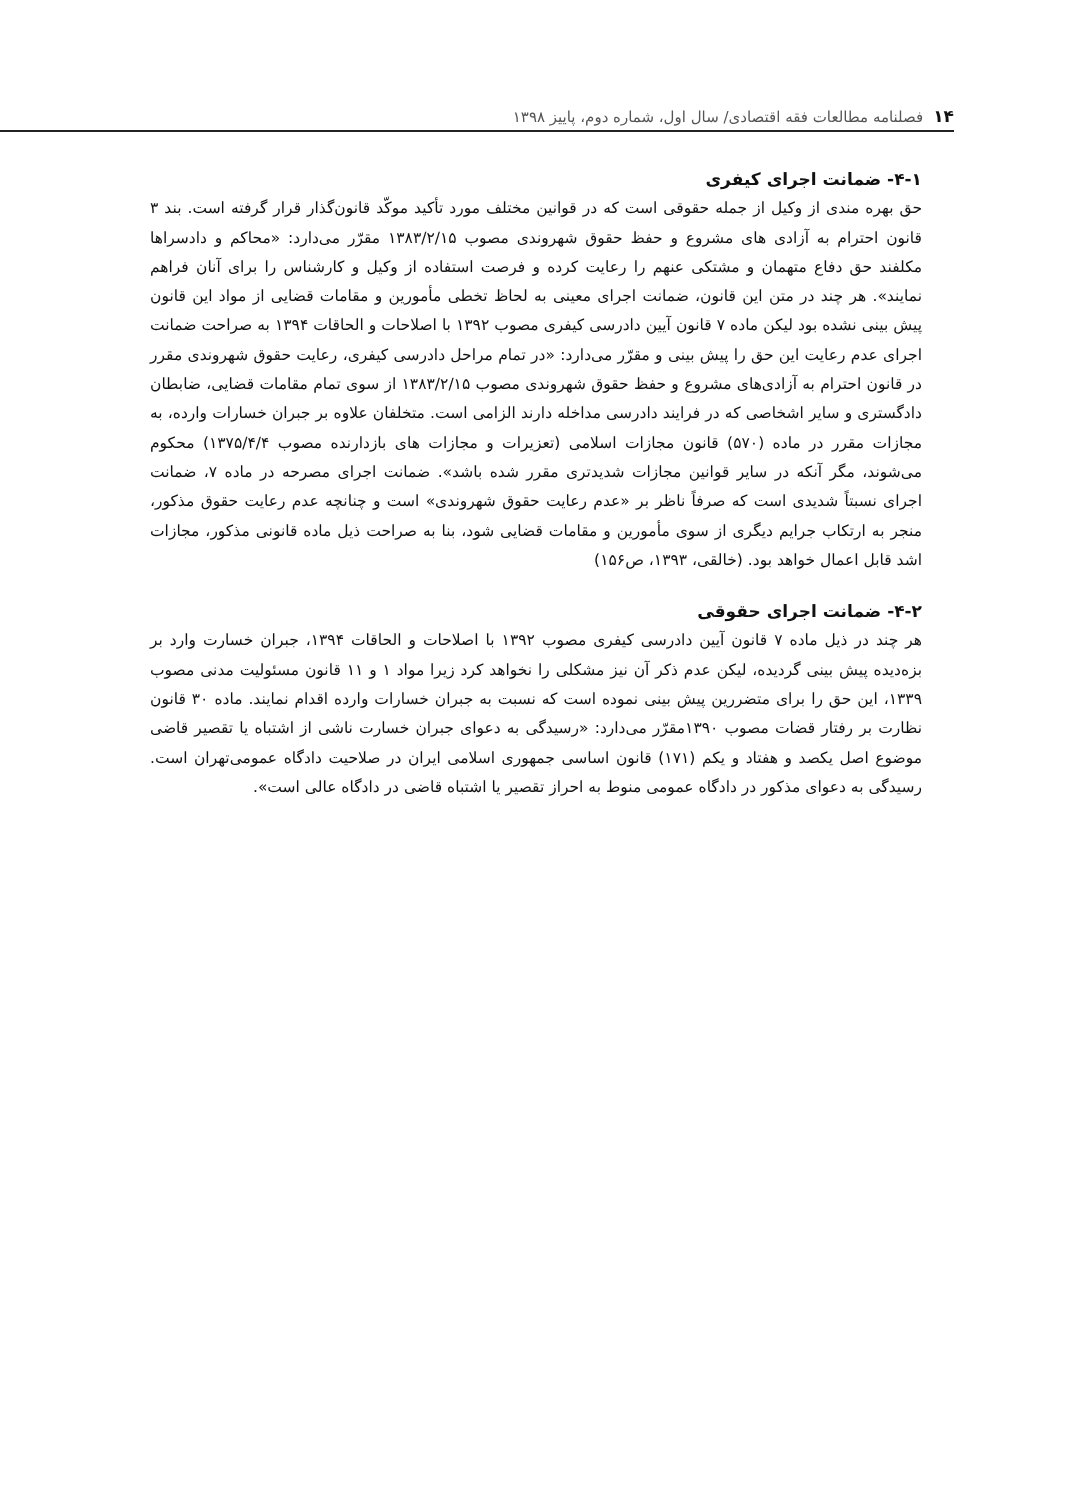۱۴فصلنامه مطالعات فقه اقتصادی/ سال اول، شماره دوم، پاییز ۱۳۹۸
۴-۱- ضمانت اجرای کیفری
حق بهره مندی از وکیل از جمله حقوقی است که در قوانین مختلف مورد تأکید موکّد قانون‌گذار قرار گرفته است. بند ۳ قانون احترام به آزادی های مشروع و حفظ حقوق شهروندی مصوب ۱۳۸۳/۲/۱۵ مقرّر می‌دارد: «محاکم و دادسراها مکلفند حق دفاع متهمان و مشتکی عنهم را رعایت کرده و فرصت استفاده از وکیل و کارشناس را برای آنان فراهم نمایند». هر چند در متن این قانون، ضمانت اجرای معینی به لحاظ تخطی مأمورین و مقامات قضایی از مواد این قانون پیش بینی نشده بود لیکن ماده ۷ قانون آیین دادرسی کیفری مصوب ۱۳۹۲ با اصلاحات و الحاقات ۱۳۹۴ به صراحت ضمانت اجرای عدم رعایت این حق را پیش بینی و مقرّر می‌دارد: «در تمام مراحل دادرسی کیفری، رعایت حقوق شهروندی مقرر در قانون احترام به آزادی‌های مشروع و حفظ حقوق شهروندی مصوب ۱۳۸۳/۲/۱۵ از سوی تمام مقامات قضایی، ضابطان دادگستری و سایر اشخاصی که در فرایند دادرسی مداخله دارند الزامی است. متخلفان علاوه بر جبران خسارات وارده، به مجازات مقرر در ماده (۵۷۰) قانون مجازات اسلامی (تعزیرات و مجازات های بازدارنده مصوب ۱۳۷۵/۴/۴) محکوم می‌شوند، مگر آنکه در سایر قوانین مجازات شدیدتری مقرر شده باشد». ضمانت اجرای مصرحه در ماده ۷، ضمانت اجرای نسبتاً شدیدی است که صرفاً ناظر بر «عدم رعایت حقوق شهروندی» است و چنانچه عدم رعایت حقوق مذکور، منجر به ارتکاب جرایم دیگری از سوی مأمورین و مقامات قضایی شود، بنا به صراحت ذیل ماده قانونی مذکور، مجازات اشد قابل اعمال خواهد بود. (خالقی، ۱۳۹۳، ص۱۵۶)
۴-۲- ضمانت اجرای حقوقی
هر چند در ذیل ماده ۷ قانون آیین دادرسی کیفری مصوب ۱۳۹۲ با اصلاحات و الحاقات ۱۳۹۴، جبران خسارت وارد بر بزه‌دیده پیش بینی گردیده، لیکن عدم ذکر آن نیز مشکلی را نخواهد کرد زیرا مواد ۱ و ۱۱ قانون مسئولیت مدنی مصوب ۱۳۳۹، این حق را برای متضررین پیش بینی نموده است که نسبت به جبران خسارات وارده اقدام نمایند. ماده ۳۰ قانون نظارت بر رفتار قضات مصوب ۱۳۹۰مقرّر می‌دارد: «رسیدگی به دعوای جبران خسارت ناشی از اشتباه یا تقصیر قاضی موضوع اصل یکصد و هفتاد و یکم (۱۷۱) قانون اساسی جمهوری اسلامی ایران در صلاحیت دادگاه عمومی‌تهران است. رسیدگی به دعوای مذکور در دادگاه عمومی منوط به احراز تقصیر یا اشتباه قاضی در دادگاه عالی است».